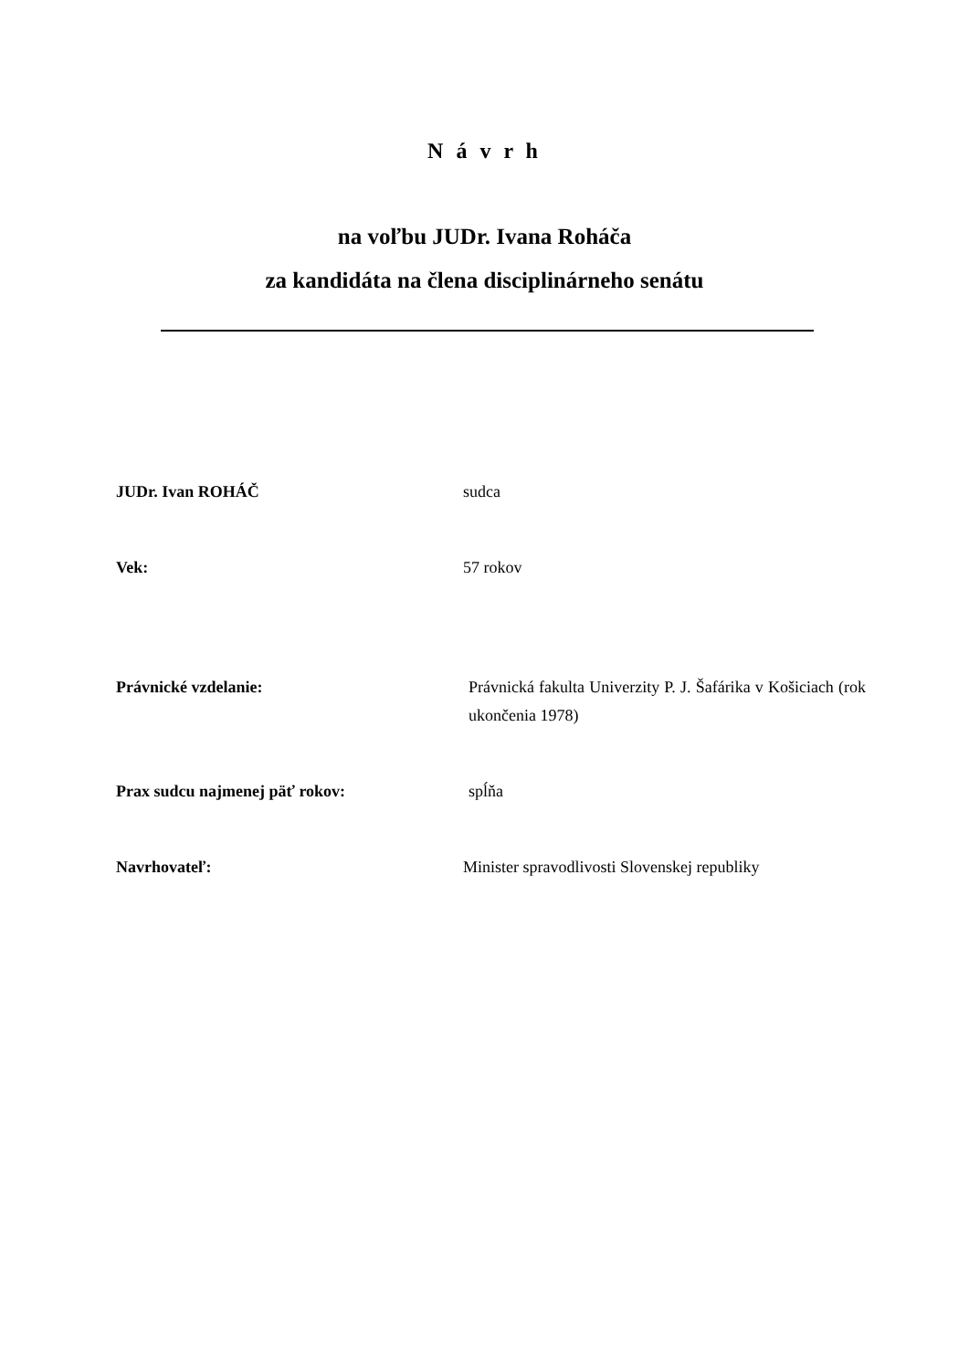N á v r h
na voľbu JUDr. Ivana Roháča
za kandidáta na člena disciplinárneho senátu
JUDr. Ivan ROHÁČ sudca
Vek: 57 rokov
Právnické vzdelanie: Právnická fakulta Univerzity P. J. Šafárika v Košiciach (rok ukončenia 1978)
Prax sudcu najmenej päť rokov: spĺňa
Navrhovateľ: Minister spravodlivosti Slovenskej republiky